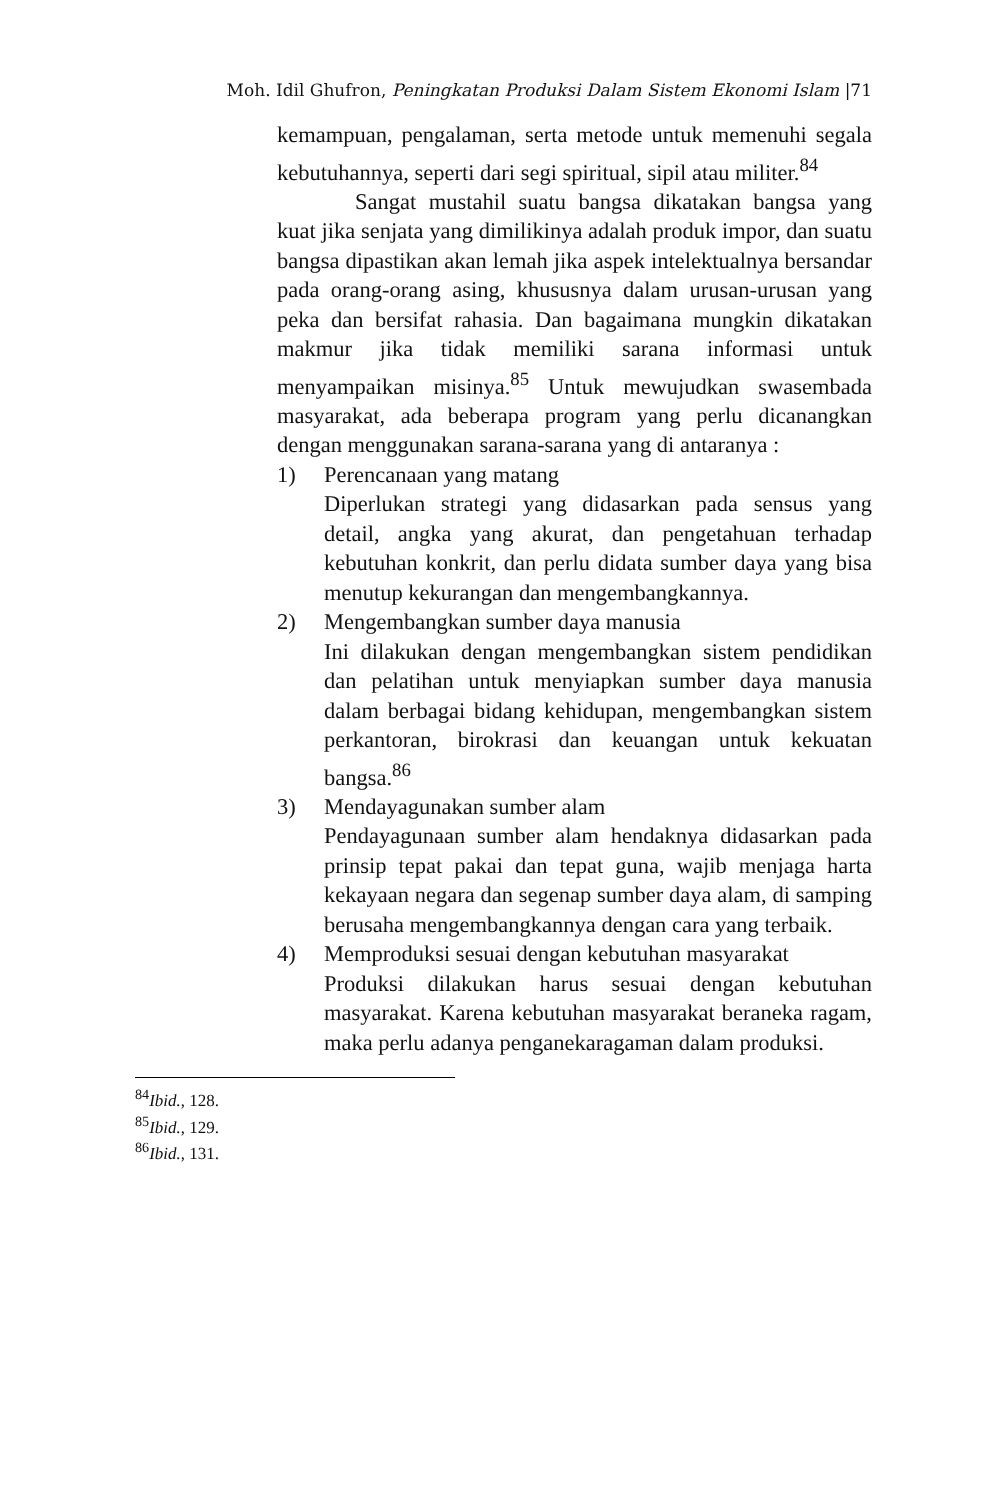Moh. Idil Ghufron, Peningkatan Produksi Dalam Sistem Ekonomi Islam |71
kemampuan, pengalaman, serta metode untuk memenuhi segala kebutuhannya, seperti dari segi spiritual, sipil atau militer.<sup>84</sup>
Sangat mustahil suatu bangsa dikatakan bangsa yang kuat jika senjata yang dimilikinya adalah produk impor, dan suatu bangsa dipastikan akan lemah jika aspek intelektualnya bersandar pada orang-orang asing, khususnya dalam urusan-urusan yang peka dan bersifat rahasia. Dan bagaimana mungkin dikatakan makmur jika tidak memiliki sarana informasi untuk menyampaikan misinya.<sup>85</sup> Untuk mewujudkan swasembada masyarakat, ada beberapa program yang perlu dicanangkan dengan menggunakan sarana-sarana yang di antaranya :
1) Perencanaan yang matang
Diperlukan strategi yang didasarkan pada sensus yang detail, angka yang akurat, dan pengetahuan terhadap kebutuhan konkrit, dan perlu didata sumber daya yang bisa menutup kekurangan dan mengembangkannya.
2) Mengembangkan sumber daya manusia
Ini dilakukan dengan mengembangkan sistem pendidikan dan pelatihan untuk menyiapkan sumber daya manusia dalam berbagai bidang kehidupan, mengembangkan sistem perkantoran, birokrasi dan keuangan untuk kekuatan bangsa.<sup>86</sup>
3) Mendayagunakan sumber alam
Pendayagunaan sumber alam hendaknya didasarkan pada prinsip tepat pakai dan tepat guna, wajib menjaga harta kekayaan negara dan segenap sumber daya alam, di samping berusaha mengembangkannya dengan cara yang terbaik.
4) Memproduksi sesuai dengan kebutuhan masyarakat
Produksi dilakukan harus sesuai dengan kebutuhan masyarakat. Karena kebutuhan masyarakat beraneka ragam, maka perlu adanya penganekaragaman dalam produksi.
<sup>84</sup> Ibid., 128.
<sup>85</sup> Ibid., 129.
<sup>86</sup> Ibid., 131.